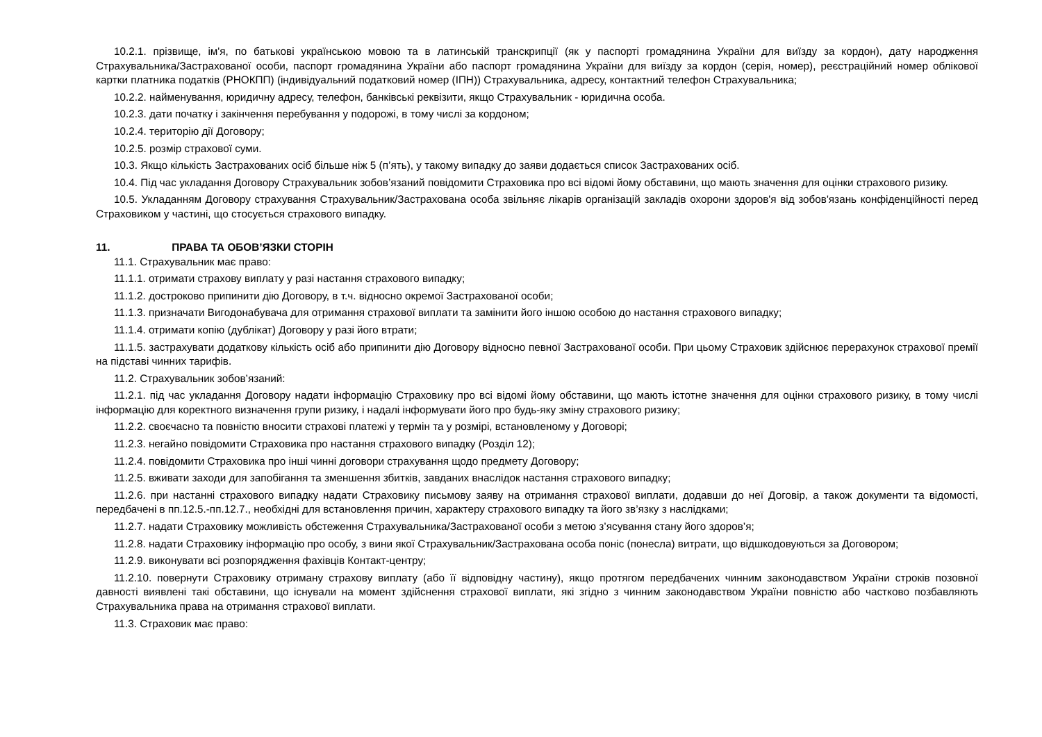10.2.1. прізвище, ім'я, по батькові українською мовою та в латинській транскрипції (як у паспорті громадянина України для виїзду за кордон), дату народження Страхувальника/Застрахованої особи, паспорт громадянина України або паспорт громадянина України для виїзду за кордон (серія, номер), реєстраційний номер облікової картки платника податків (РНОКПП) (індивідуальний податковий номер (ІПН)) Страхувальника, адресу, контактний телефон Страхувальника;
10.2.2. найменування, юридичну адресу, телефон, банківські реквізити, якщо Страхувальник - юридична особа.
10.2.3. дати початку і закінчення перебування у подорожі, в тому числі за кордоном;
10.2.4. територію дії Договору;
10.2.5. розмір страхової суми.
10.3. Якщо кількість Застрахованих осіб більше ніж 5 (п’ять), у такому випадку до заяви додається список Застрахованих осіб.
10.4. Під час укладання Договору Страхувальник зобов’язаний повідомити Страховика про всі відомі йому обставини, що мають значення для оцінки страхового ризику.
10.5. Укладанням Договору страхування Страхувальник/Застрахована особа звільняє лікарів організацій закладів охорони здоров'я від зобов'язань конфіденційності перед Страховиком у частині, що стосується страхового випадку.
11. ПРАВА ТА ОБОВ’ЯЗКИ СТОРІН
11.1. Страхувальник має право:
11.1.1. отримати страхову виплату у разі настання страхового випадку;
11.1.2. достроково припинити дію Договору, в т.ч. відносно окремої Застрахованої особи;
11.1.3. призначати Вигодонабувача для отримання страхової виплати та замінити його іншою особою до настання страхового випадку;
11.1.4. отримати копію (дублікат) Договору у разі його втрати;
11.1.5. застрахувати додаткову кількість осіб або припинити дію Договору відносно певної Застрахованої особи. При цьому Страховик здійснює перерахунок страхової премії на підставі чинних тарифів.
11.2. Страхувальник зобов’язаний:
11.2.1. під час укладання Договору надати інформацію Страховику про всі відомі йому обставини, що мають істотне значення для оцінки страхового ризику, в тому числі інформацію для коректного визначення групи ризику, і надалі інформувати його про будь-яку зміну страхового ризику;
11.2.2. своєчасно та повністю вносити страхові платежі у термін та у розмірі, встановленому у Договорі;
11.2.3. негайно повідомити Страховика про настання страхового випадку (Розділ 12);
11.2.4. повідомити Страховика про інші чинні договори страхування щодо предмету Договору;
11.2.5. вживати заходи для запобігання та зменшення збитків, завданих внаслідок настання страхового випадку;
11.2.6. при настанні страхового випадку надати Страховику письмову заяву на отримання страхової виплати, додавши до неї Договір, а також документи та відомості, передбачені в пп.12.5.-пп.12.7., необхідні для встановлення причин, характеру страхового випадку та його зв’язку з наслідками;
11.2.7. надати Страховику можливість обстеження Страхувальника/Застрахованої особи з метою з’ясування стану його здоров’я;
11.2.8. надати Страховику інформацію про особу, з вини якої Страхувальник/Застрахована особа поніс (понесла) витрати, що відшкодовуються за Договором;
11.2.9. виконувати всі розпорядження фахівців Контакт-центру;
11.2.10. повернути Страховику отриману страхову виплату (або її відповідну частину), якщо протягом передбачених чинним законодавством України строків позовної давності виявлені такі обставини, що існували на момент здійснення страхової виплати, які згідно з чинним законодавством України повністю або частково позбавляють Страхувальника права на отримання страхової виплати.
11.3. Страховик має право: